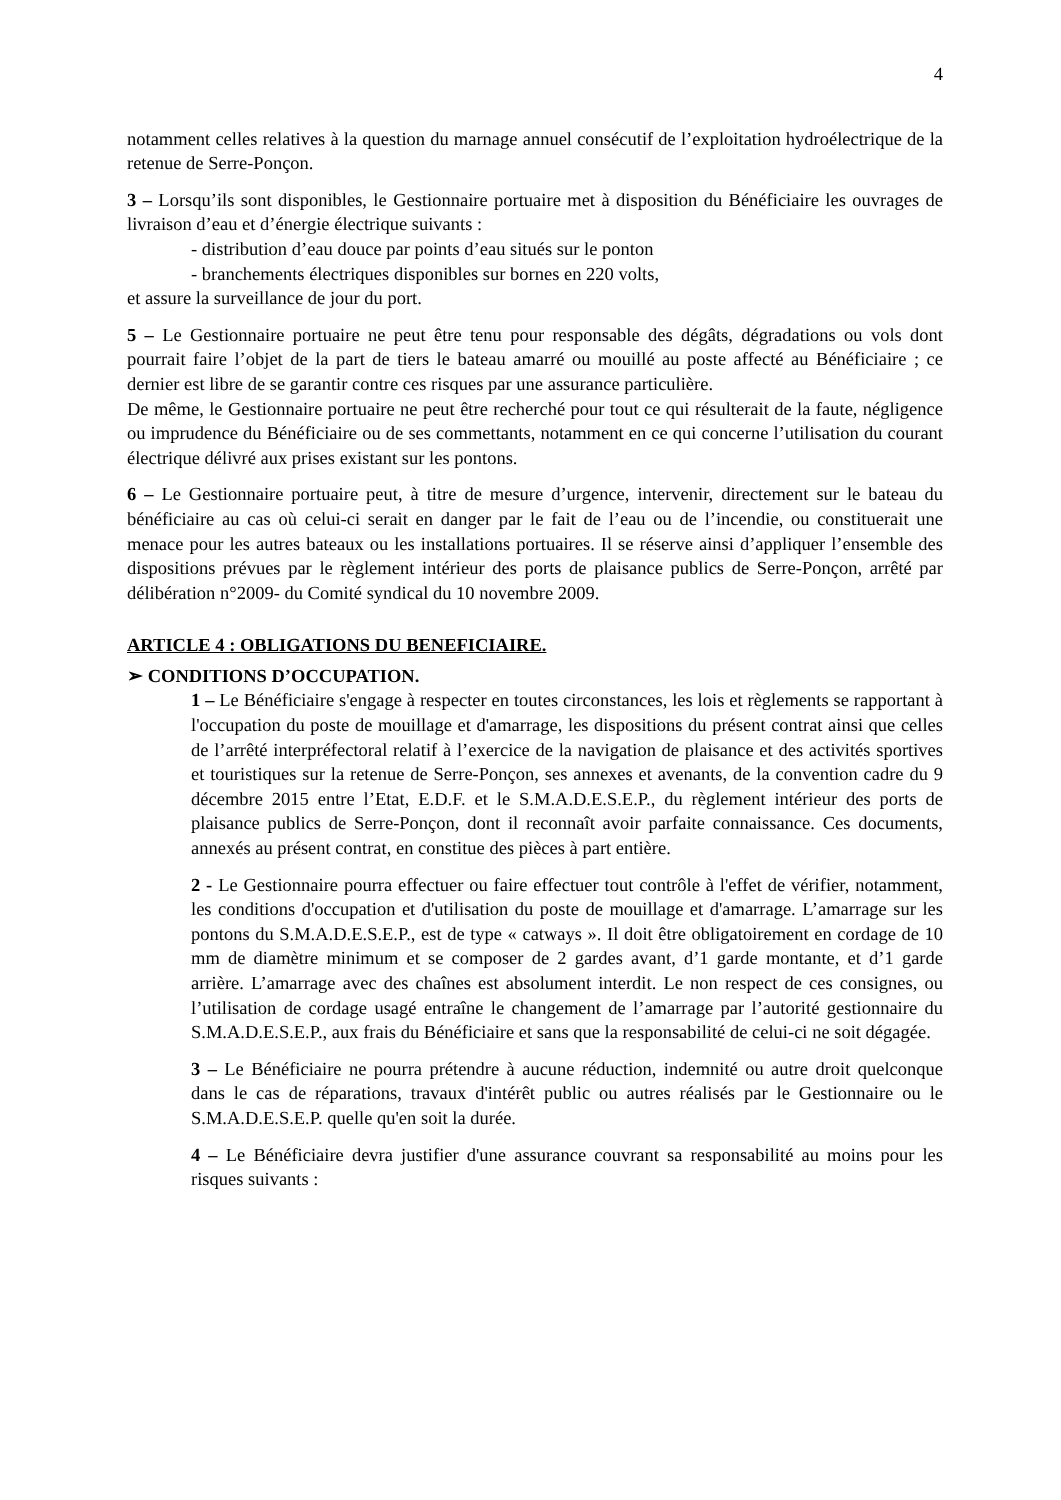4
notamment celles relatives à la question du marnage annuel consécutif de l’exploitation hydroélectrique de la retenue de Serre-Ponçon.
3 – Lorsqu’ils sont disponibles, le Gestionnaire portuaire met à disposition du Bénéficiaire les ouvrages de livraison d’eau et d’énergie électrique suivants :
- distribution d’eau douce par points d’eau situés sur le ponton
- branchements électriques disponibles sur bornes en 220 volts,
et assure la surveillance de jour du port.
5 – Le Gestionnaire portuaire ne peut être tenu pour responsable des dégâts, dégradations ou vols dont pourrait faire l’objet de la part de tiers le bateau amarré ou mouillé au poste affecté au Bénéficiaire ; ce dernier est libre de se garantir contre ces risques par une assurance particulière.
De même, le Gestionnaire portuaire ne peut être recherché pour tout ce qui résulterait de la faute, négligence ou imprudence du Bénéficiaire ou de ses commettants, notamment en ce qui concerne l’utilisation du courant électrique délivré aux prises existant sur les pontons.
6 – Le Gestionnaire portuaire peut, à titre de mesure d’urgence, intervenir, directement sur le bateau du bénéficiaire au cas où celui-ci serait en danger par le fait de l’eau ou de l’incendie, ou constituerait une menace pour les autres bateaux ou les installations portuaires. Il se réserve ainsi d’appliquer l’ensemble des dispositions prévues par le règlement intérieur des ports de plaisance publics de Serre-Ponçon, arrêté par délibération n°2009- du Comité syndical du 10 novembre 2009.
ARTICLE 4 : OBLIGATIONS DU BENEFICIAIRE.
➢ CONDITIONS D’OCCUPATION.
1 – Le Bénéficiaire s'engage à respecter en toutes circonstances, les lois et règlements se rapportant à l'occupation du poste de mouillage et d'amarrage, les dispositions du présent contrat ainsi que celles de l’arrêté interpréfectoral relatif à l’exercice de la navigation de plaisance et des activités sportives et touristiques sur la retenue de Serre-Ponçon, ses annexes et avenants, de la convention cadre du 9 décembre 2015 entre l’Etat, E.D.F. et le S.M.A.D.E.S.E.P., du règlement intérieur des ports de plaisance publics de Serre-Ponçon, dont il reconnaît avoir parfaite connaissance. Ces documents, annexés au présent contrat, en constitue des pièces à part entière.
2 - Le Gestionnaire pourra effectuer ou faire effectuer tout contrôle à l'effet de vérifier, notamment, les conditions d'occupation et d'utilisation du poste de mouillage et d'amarrage. L’amarrage sur les pontons du S.M.A.D.E.S.E.P., est de type « catways ». Il doit être obligatoirement en cordage de 10 mm de diamètre minimum et se composer de 2 gardes avant, d’1 garde montante, et d’1 garde arrière. L’amarrage avec des chaînes est absolument interdit. Le non respect de ces consignes, ou l’utilisation de cordage usagé entraîne le changement de l’amarrage par l’autorité gestionnaire du S.M.A.D.E.S.E.P., aux frais du Bénéficiaire et sans que la responsabilité de celui-ci ne soit dégagée.
3 – Le Bénéficiaire ne pourra prétendre à aucune réduction, indemnité ou autre droit quelconque dans le cas de réparations, travaux d'intérêt public ou autres réalisés par le Gestionnaire ou le S.M.A.D.E.S.E.P. quelle qu'en soit la durée.
4 – Le Bénéficiaire devra justifier d'une assurance couvrant sa responsabilité au moins pour les risques suivants :